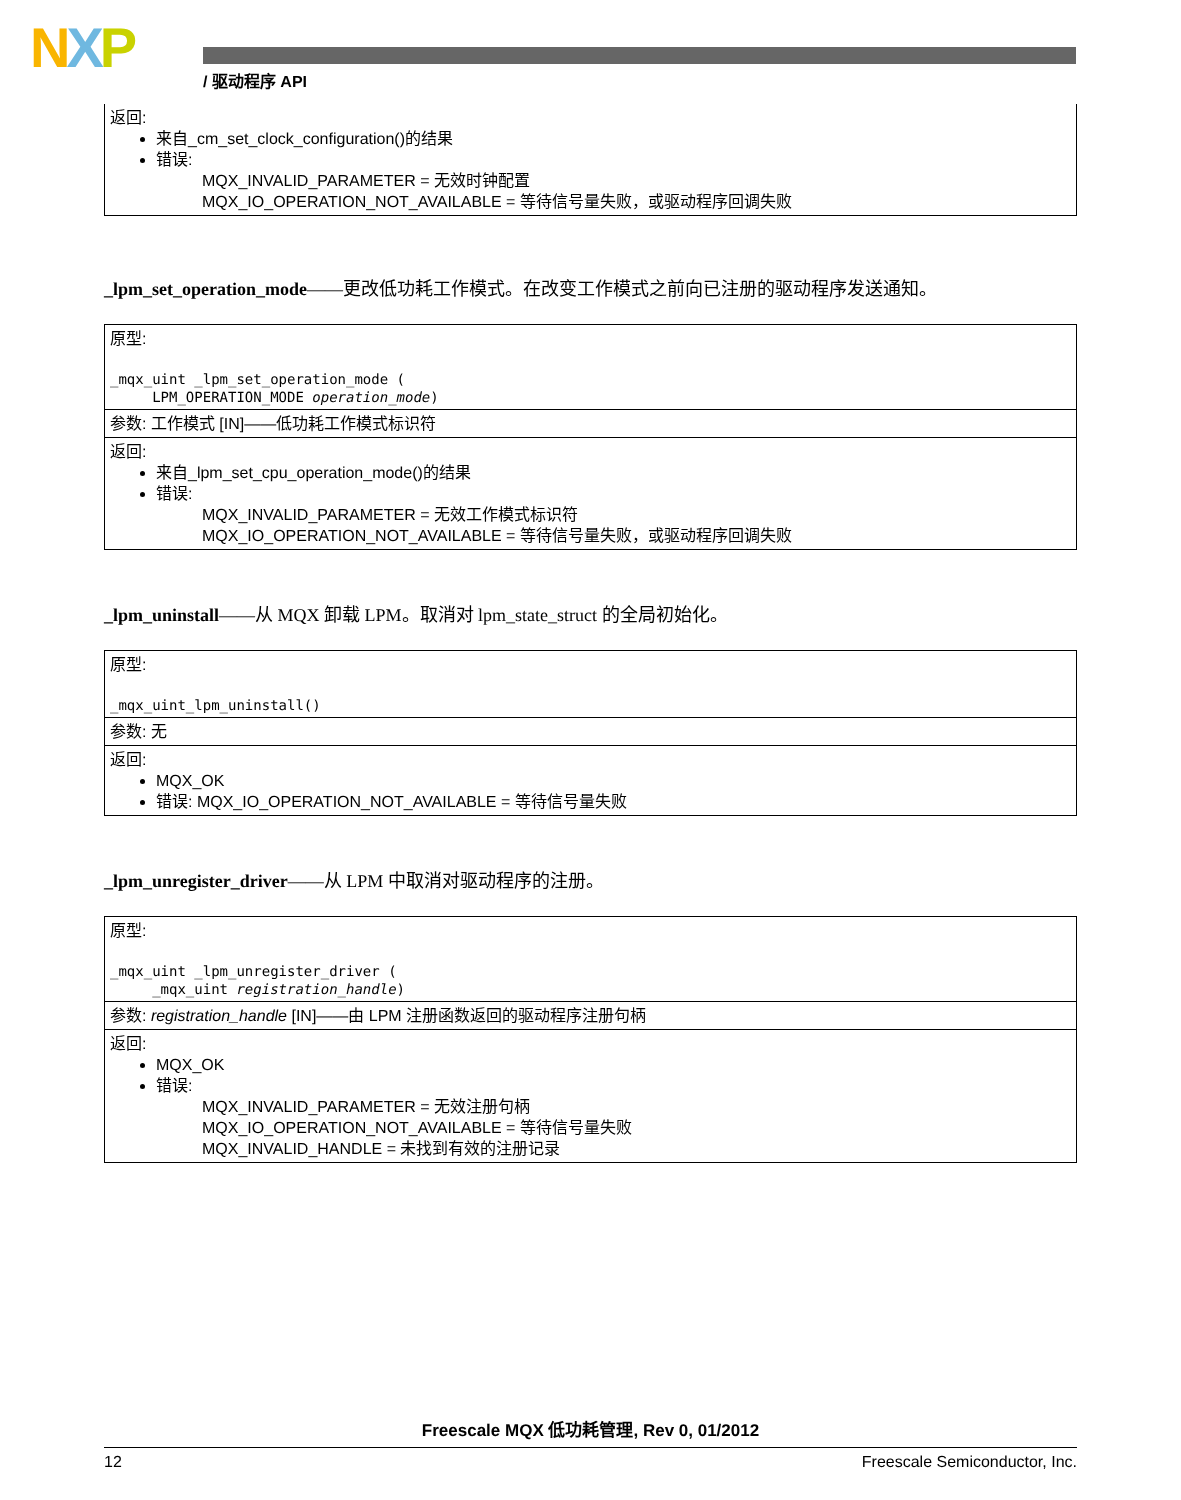NXP / 驱动程序 API
| 返回: 来自_cm_set_clock_configuration()的结果 错误: MQX_INVALID_PARAMETER = 无效时钟配置 MQX_IO_OPERATION_NOT_AVAILABLE = 等待信号量失败，或驱动程序回调失败 |
_lpm_set_operation_mode——更改低功耗工作模式。在改变工作模式之前向已注册的驱动程序发送通知。
| 原型: _mqx_uint _lpm_set_operation_mode ( LPM_OPERATION_MODE operation_mode ) |
| 参数: 工作模式 [IN]——低功耗工作模式标识符 |
| 返回: 来自_lpm_set_cpu_operation_mode()的结果 错误: MQX_INVALID_PARAMETER = 无效工作模式标识符 MQX_IO_OPERATION_NOT_AVAILABLE = 等待信号量失败，或驱动程序回调失败 |
_lpm_uninstall——从 MQX 卸载 LPM。取消对 lpm_state_struct 的全局初始化。
| 原型: _mqx_uint_lpm_uninstall() |
| 参数: 无 |
| 返回: MQX_OK 错误: MQX_IO_OPERATION_NOT_AVAILABLE = 等待信号量失败 |
_lpm_unregister_driver——从 LPM 中取消对驱动程序的注册。
| 原型: _mqx_uint _lpm_unregister_driver ( _mqx_uint registration_handle ) |
| 参数: registration_handle [IN]——由 LPM 注册函数返回的驱动程序注册句柄 |
| 返回: MQX_OK 错误: MQX_INVALID_PARAMETER = 无效注册句柄 MQX_IO_OPERATION_NOT_AVAILABLE = 等待信号量失败 MQX_INVALID_HANDLE = 未找到有效的注册记录 |
Freescale MQX 低功耗管理, Rev 0, 01/2012
12 Freescale Semiconductor, Inc.